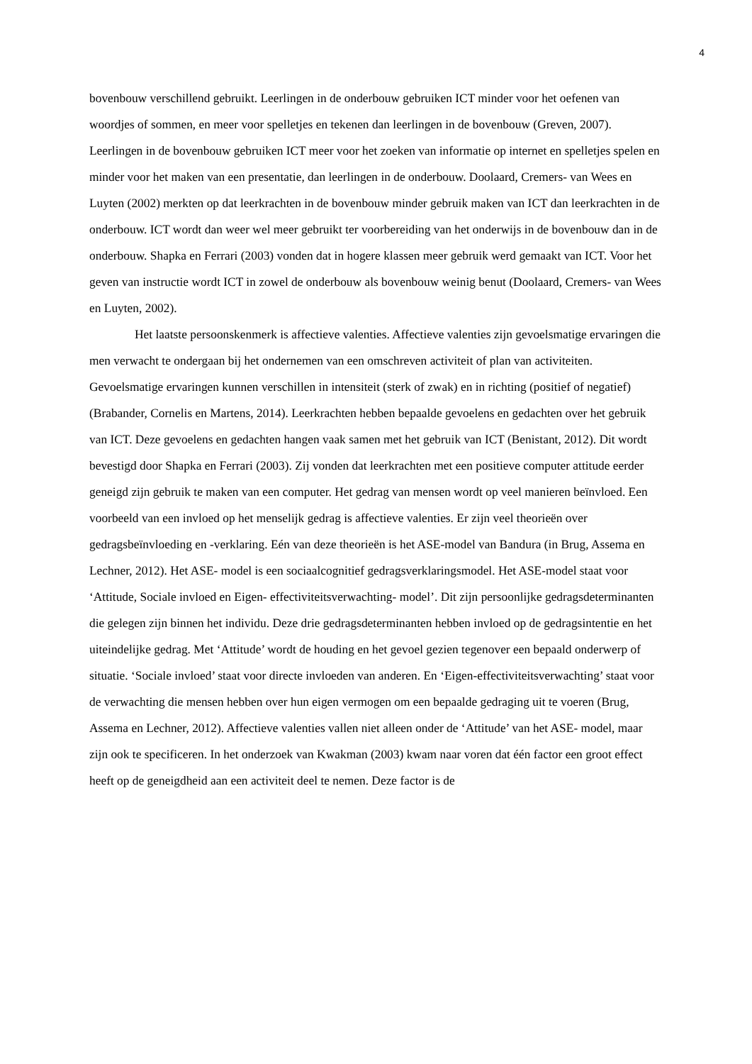4
bovenbouw verschillend gebruikt. Leerlingen in de onderbouw gebruiken ICT minder voor het oefenen van woordjes of sommen, en meer voor spelletjes en tekenen dan leerlingen in de bovenbouw (Greven, 2007). Leerlingen in de bovenbouw gebruiken ICT meer voor het zoeken van informatie op internet en spelletjes spelen en minder voor het maken van een presentatie, dan leerlingen in de onderbouw. Doolaard, Cremers- van Wees en Luyten (2002) merkten op dat leerkrachten in de bovenbouw minder gebruik maken van ICT dan leerkrachten in de onderbouw. ICT wordt dan weer wel meer gebruikt ter voorbereiding van het onderwijs in de bovenbouw dan in de onderbouw. Shapka en Ferrari (2003) vonden dat in hogere klassen meer gebruik werd gemaakt van ICT. Voor het geven van instructie wordt ICT in zowel de onderbouw als bovenbouw weinig benut (Doolaard, Cremers- van Wees en Luyten, 2002).
Het laatste persoonskenmerk is affectieve valenties. Affectieve valenties zijn gevoelsmatige ervaringen die men verwacht te ondergaan bij het ondernemen van een omschreven activiteit of plan van activiteiten. Gevoelsmatige ervaringen kunnen verschillen in intensiteit (sterk of zwak) en in richting (positief of negatief) (Brabander, Cornelis en Martens, 2014). Leerkrachten hebben bepaalde gevoelens en gedachten over het gebruik van ICT. Deze gevoelens en gedachten hangen vaak samen met het gebruik van ICT (Benistant, 2012). Dit wordt bevestigd door Shapka en Ferrari (2003). Zij vonden dat leerkrachten met een positieve computer attitude eerder geneigd zijn gebruik te maken van een computer. Het gedrag van mensen wordt op veel manieren beïnvloed. Een voorbeeld van een invloed op het menselijk gedrag is affectieve valenties. Er zijn veel theorieën over gedragsbeïnvloeding en -verklaring. Eén van deze theorieën is het ASE-model van Bandura (in Brug, Assema en Lechner, 2012). Het ASE- model is een sociaalcognitief gedragsverklaringsmodel. Het ASE-model staat voor ‘Attitude, Sociale invloed en Eigen- effectiviteitsverwachting- model’. Dit zijn persoonlijke gedragsdeterminanten die gelegen zijn binnen het individu. Deze drie gedragsdeterminanten hebben invloed op de gedragsintentie en het uiteindelijke gedrag. Met ‘Attitude’ wordt de houding en het gevoel gezien tegenover een bepaald onderwerp of situatie. ‘Sociale invloed’ staat voor directe invloeden van anderen. En ‘Eigen-effectiviteitsverwachting’ staat voor de verwachting die mensen hebben over hun eigen vermogen om een bepaalde gedraging uit te voeren (Brug, Assema en Lechner, 2012). Affectieve valenties vallen niet alleen onder de ‘Attitude’ van het ASE- model, maar zijn ook te specificeren. In het onderzoek van Kwakman (2003) kwam naar voren dat één factor een groot effect heeft op de geneigdheid aan een activiteit deel te nemen. Deze factor is de